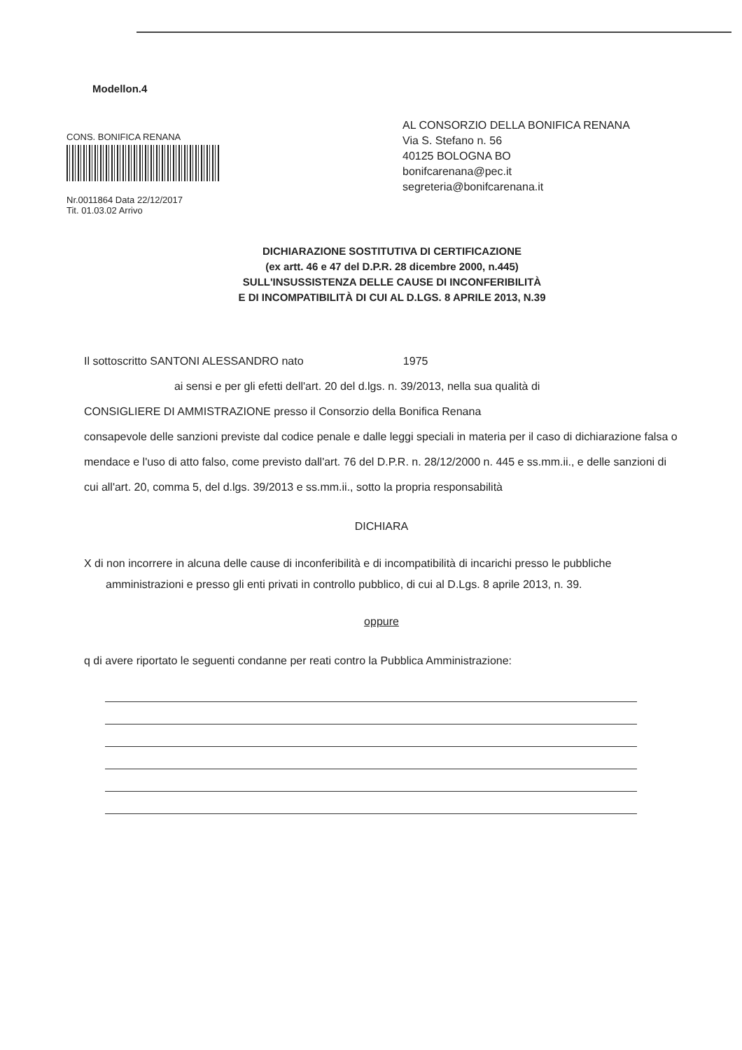Modellon.4
CONS. BONIFICA RENANA
Nr.0011864 Data 22/12/2017
Tit. 01.03.02 Arrivo
AL CONSORZIO DELLA BONIFICA RENANA
Via S. Stefano n. 56
40125 BOLOGNA BO
bonifcarenana@pec.it
segreteria@bonifcarenana.it
DICHIARAZIONE SOSTITUTIVA DI CERTIFICAZIONE
(ex artt. 46 e 47 del D.P.R. 28 dicembre 2000, n.445)
SULL'INSUSSISTENZA DELLE CAUSE DI INCONFERIBILITÀ
E DI INCOMPATIBILITÀ DI CUI AL D.LGS. 8 APRILE 2013, N.39
Il sottoscritto SANTONI ALESSANDRO nato 1975
ai sensi e per gli efetti dell'art. 20 del d.lgs. n. 39/2013, nella sua qualità di
CONSIGLIERE DI AMMISTRAZIONE presso il Consorzio della Bonifica Renana
consapevole delle sanzioni previste dal codice penale e dalle leggi speciali in materia per il caso di dichiarazione falsa o mendace e l'uso di atto falso, come previsto dall'art. 76 del D.P.R. n. 28/12/2000 n. 445 e ss.mm.ii., e delle sanzioni di cui all'art. 20, comma 5, del d.lgs. 39/2013 e ss.mm.ii., sotto la propria responsabilità
DICHIARA
X di non incorrere in alcuna delle cause di inconferibilità e di incompatibilità di incarichi presso le pubbliche
amministrazioni e presso gli enti privati in controllo pubblico, di cui al D.Lgs. 8 aprile 2013, n. 39.
oppure
q di avere riportato le seguenti condanne per reati contro la Pubblica Amministrazione: